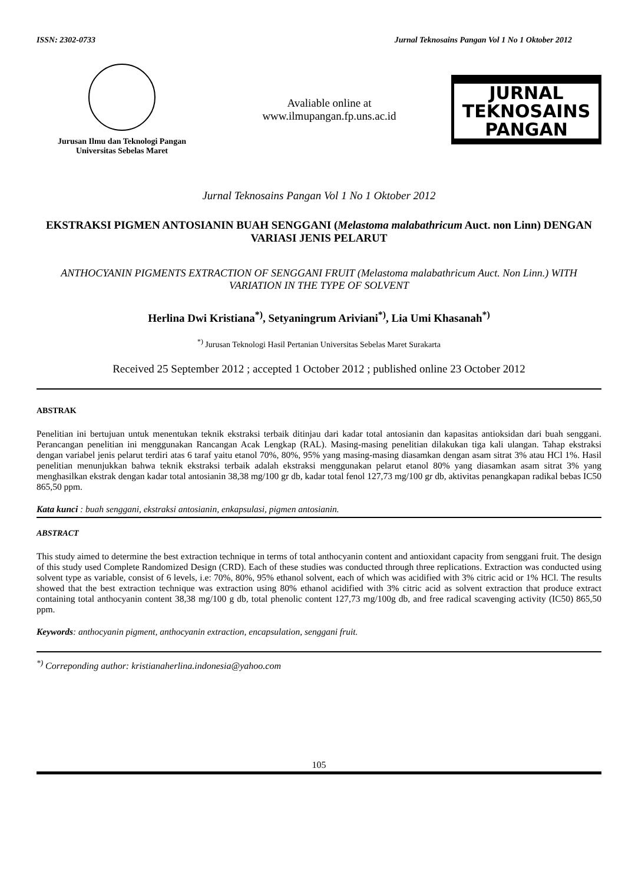ISSN: 2302-0733 Jurnal Teknosains Pangan Vol 1 No 1 Oktober 2012
Jurusan Ilmu dan Teknologi Pangan
Universitas Sebelas Maret
Avaliable online at
www.ilmupangan.fp.uns.ac.id
JURNAL
TEKNOSAINS
PANGAN
Jurnal Teknosains Pangan Vol 1 No 1 Oktober 2012
EKSTRAKSI PIGMEN ANTOSIANIN BUAH SENGGANI (Melastoma malabathricum Auct. non Linn) DENGAN VARIASI JENIS PELARUT
ANTHOCYANIN PIGMENTS EXTRACTION OF SENGGANI FRUIT (Melastoma malabathricum Auct. Non Linn.) WITH VARIATION IN THE TYPE OF SOLVENT
Herlina Dwi Kristiana<sup>*)</sup>, Setyaningrum Ariviani<sup>*)</sup>, Lia Umi Khasanah<sup>*)</sup>
<sup>*)</sup> Jurusan Teknologi Hasil Pertanian Universitas Sebelas Maret Surakarta
Received 25 September 2012 ; accepted 1 October 2012 ; published online 23 October 2012
ABSTRAK
Penelitian ini bertujuan untuk menentukan teknik ekstraksi terbaik ditinjau dari kadar total antosianin dan kapasitas antioksidan dari buah senggani. Perancangan penelitian ini menggunakan Rancangan Acak Lengkap (RAL). Masing-masing penelitian dilakukan tiga kali ulangan. Tahap ekstraksi dengan variabel jenis pelarut terdiri atas 6 taraf yaitu etanol 70%, 80%, 95% yang masing-masing diasamkan dengan asam sitrat 3% atau HCl 1%. Hasil penelitian menunjukkan bahwa teknik ekstraksi terbaik adalah ekstraksi menggunakan pelarut etanol 80% yang diasamkan asam sitrat 3% yang menghasilkan ekstrak dengan kadar total antosianin 38,38 mg/100 gr db, kadar total fenol 127,73 mg/100 gr db, aktivitas penangkapan radikal bebas IC50 865,50 ppm.
Kata kunci : buah senggani, ekstraksi antosianin, enkapsulasi, pigmen antosianin.
ABSTRACT
This study aimed to determine the best extraction technique in terms of total anthocyanin content and antioxidant capacity from senggani fruit. The design of this study used Complete Randomized Design (CRD). Each of these studies was conducted through three replications. Extraction was conducted using solvent type as variable, consist of 6 levels, i.e: 70%, 80%, 95% ethanol solvent, each of which was acidified with 3% citric acid or 1% HCl. The results showed that the best extraction technique was extraction using 80% ethanol acidified with 3% citric acid as solvent extraction that produce extract containing total anthocyanin content 38,38 mg/100 g db, total phenolic content 127,73 mg/100g db, and free radical scavenging activity (IC50) 865,50 ppm.
Keywords: anthocyanin pigment, anthocyanin extraction, encapsulation, senggani fruit.
<sup>*)</sup> Correponding author: kristianaherlina.indonesia@yahoo.com
105